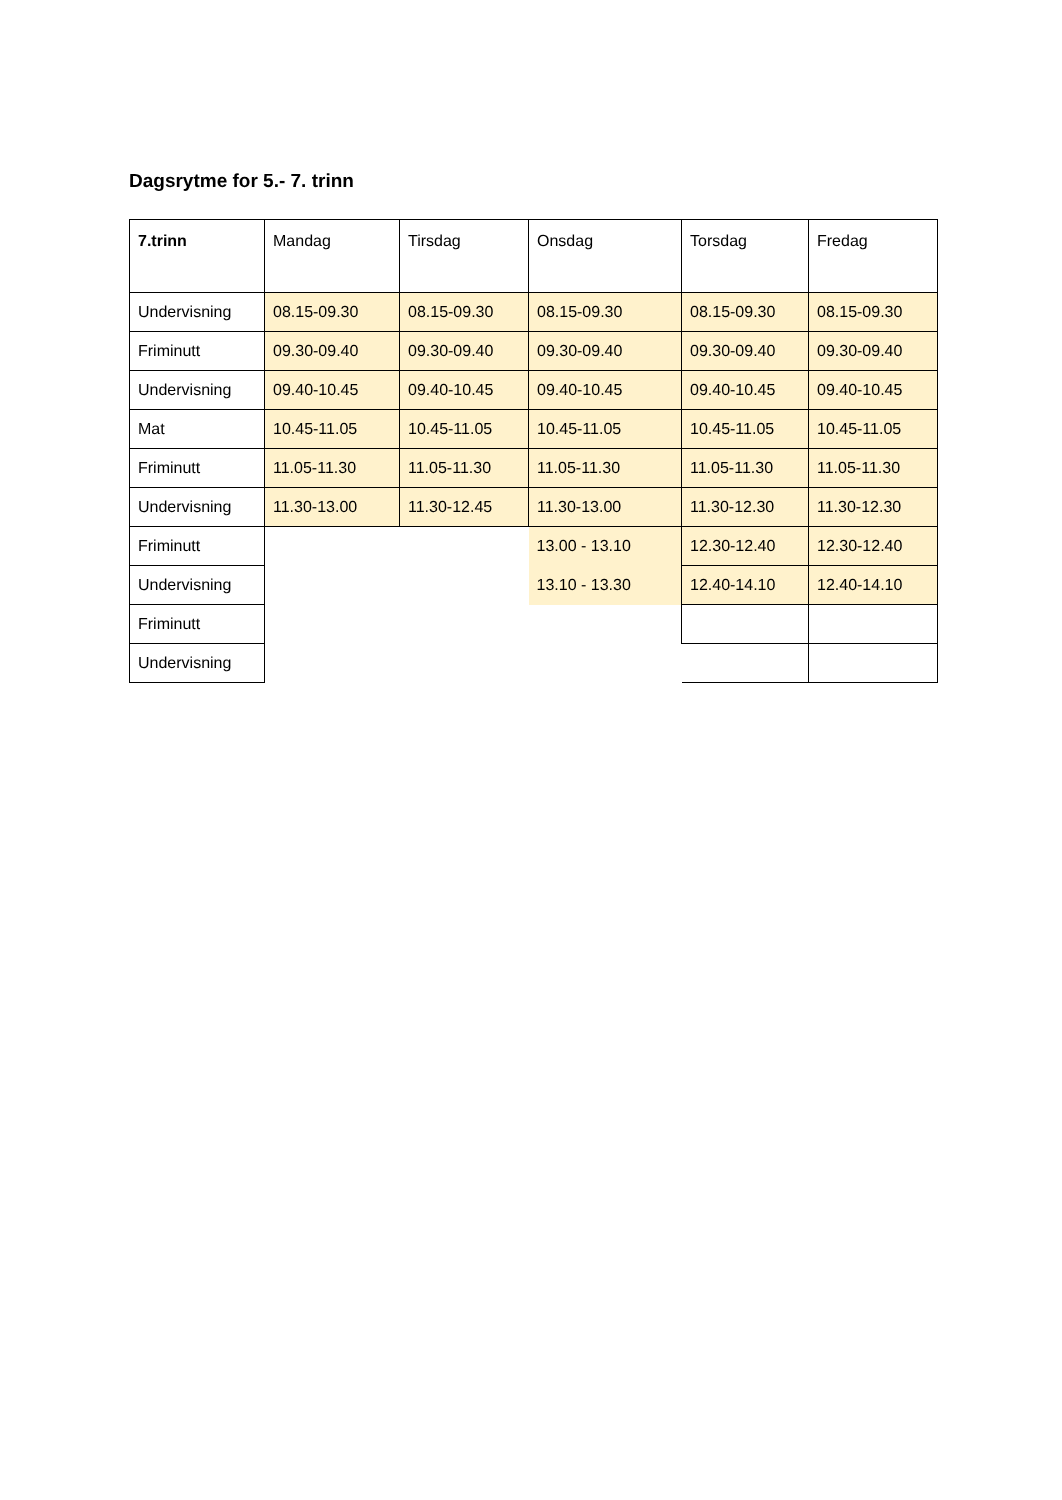Dagsrytme for 5.- 7. trinn
| 7.trinn | Mandag | Tirsdag | Onsdag | Torsdag | Fredag |
| --- | --- | --- | --- | --- | --- |
| Undervisning | 08.15-09.30 | 08.15-09.30 | 08.15-09.30 | 08.15-09.30 | 08.15-09.30 |
| Friminutt | 09.30-09.40 | 09.30-09.40 | 09.30-09.40 | 09.30-09.40 | 09.30-09.40 |
| Undervisning | 09.40-10.45 | 09.40-10.45 | 09.40-10.45 | 09.40-10.45 | 09.40-10.45 |
| Mat | 10.45-11.05 | 10.45-11.05 | 10.45-11.05 | 10.45-11.05 | 10.45-11.05 |
| Friminutt | 11.05-11.30 | 11.05-11.30 | 11.05-11.30 | 11.05-11.30 | 11.05-11.30 |
| Undervisning | 11.30-13.00 | 11.30-12.45 | 11.30-13.00 | 11.30-12.30 | 11.30-12.30 |
| Friminutt | | | 13.00 - 13.10 | 12.30-12.40 | 12.30-12.40 |
| Undervisning | | | 13.10 - 13.30 | 12.40-14.10 | 12.40-14.10 |
| Friminutt | | | | | |
| Undervisning | | | | | |